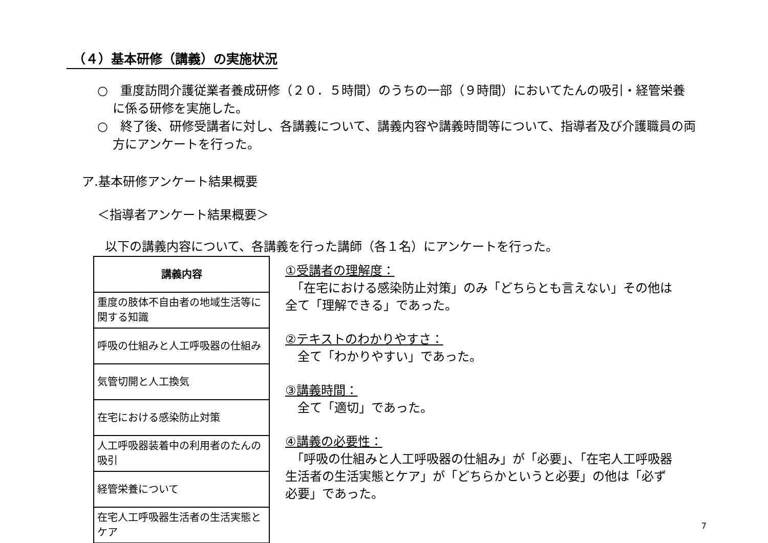（４）基本研修（講義）の実施状況
○　重度訪問介護従業者養成研修（２０．５時間）のうちの一部（９時間）においてたんの吸引・経管栄養に係る研修を実施した。
○　終了後、研修受講者に対し、各講義について、講義内容や講義時間等について、指導者及び介護職員の両方にアンケートを行った。
ア.基本研修アンケート結果概要
＜指導者アンケート結果概要＞
以下の講義内容について、各講義を行った講師（各１名）にアンケートを行った。
| 講義内容 |
| --- |
| 重度の肢体不自由者の地域生活等に関する知識 |
| 呼吸の仕組みと人工呼吸器の仕組み |
| 気管切開と人工換気 |
| 在宅における感染防止対策 |
| 人工呼吸器装着中の利用者のたんの吸引 |
| 経管栄養について |
| 在宅人工呼吸器生活者の生活実態とケア |
①受講者の理解度：
　「在宅における感染防止対策」のみ「どちらとも言えない」その他は全て「理解できる」であった。
②テキストのわかりやすさ：
　全て「わかりやすい」であった。
③講義時間：
　全て「適切」であった。
④講義の必要性：
　「呼吸の仕組みと人工呼吸器の仕組み」が「必要」、「在宅人工呼吸器生活者の生活実態とケア」が「どちらかというと必要」の他は「必ず必要」であった。
7